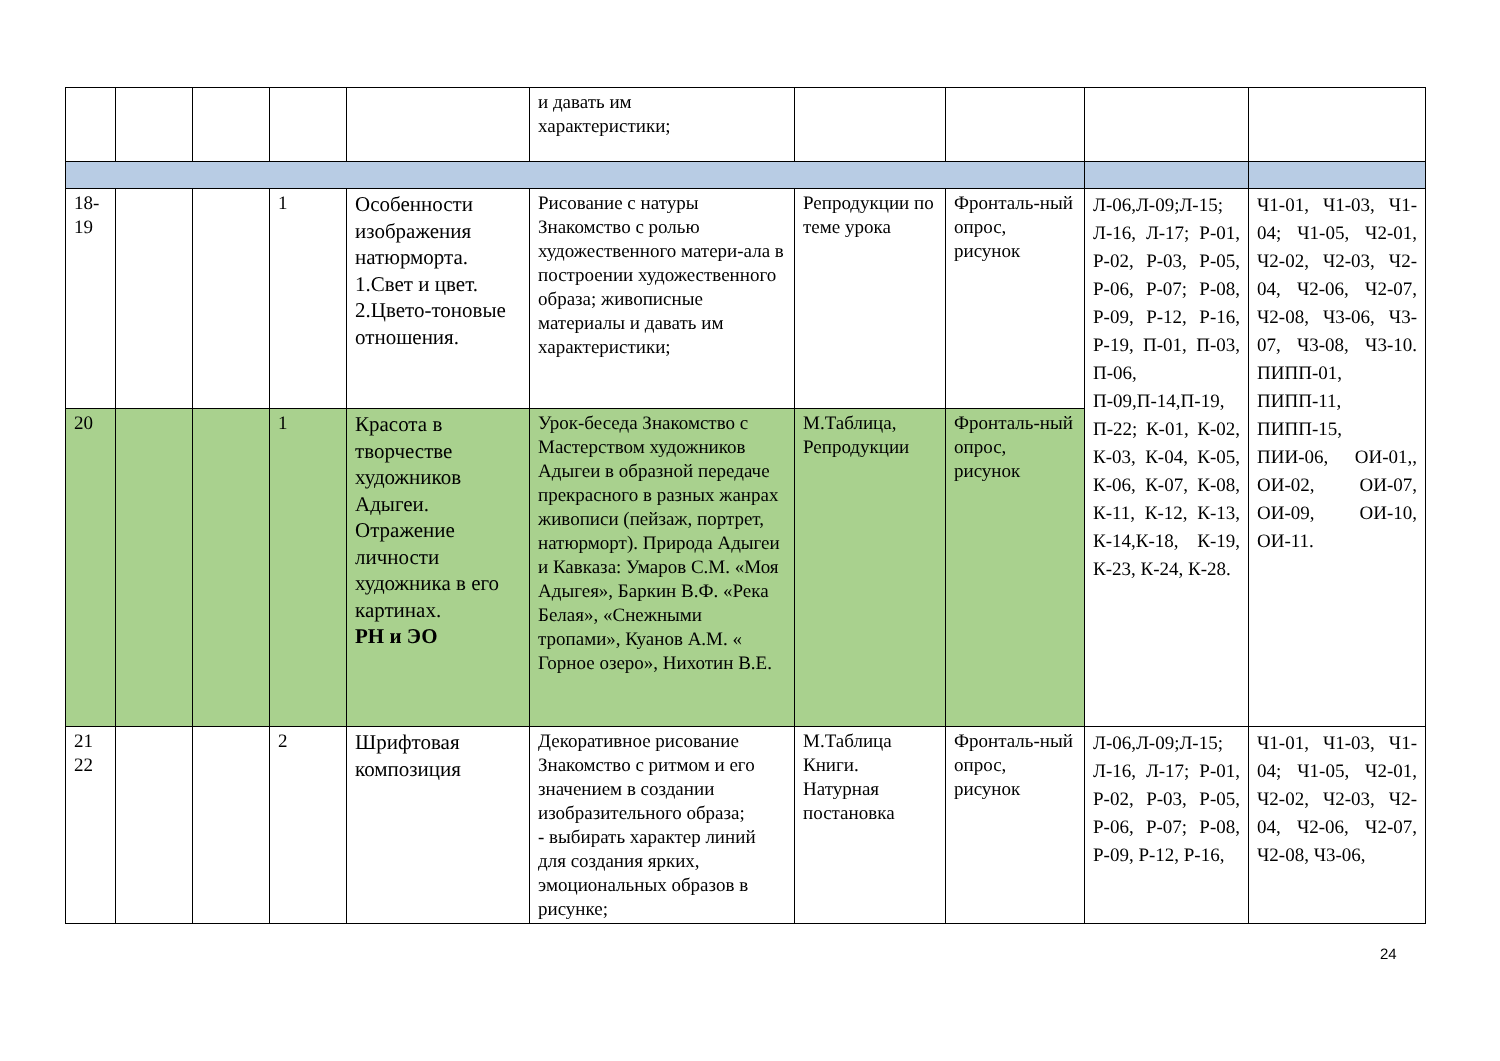| | | | | | и давать им характеристики; | | | | |
| 18- 19 | | | 1 | Особенности изображения натюрморта. 1.Свет и цвет. 2.Цвето-тоновые отношения. | Рисование с натуры Знакомство с ролью художественного матери-ала в построении художественного образа; живописные материалы и давать им характеристики; | Репродукции по теме урока | Фронталь-ный опрос, рисунок | Л-06,Л-09;Л-15; Л-16, Л-17; Р-01, Р-02, Р-03, Р-05, Р-06, Р-07; Р-08, Р-09, Р-12, Р-16, Р-19, П-01, П-03, П-06, П-09,П-14,П-19, П-22; К-01, К-02, К-03, К-04, К-05, К-06, К-07, К-08, К-11, К-12, К-13, К-14,К-18, К-19, К-23, К-24, К-28. | Ч1-01, Ч1-03, Ч1-04; Ч1-05, Ч2-01, Ч2-02, Ч2-03, Ч2-04, Ч2-06, Ч2-07, Ч2-08, Ч3-06, Ч3-07, Ч3-08, Ч3-10. ПИПП-01, ПИПП-11, ПИПП-15, ПИИ-06, ОИ-01,, ОИ-02, ОИ-07, ОИ-09, ОИ-10, ОИ-11. |
| 20 | | | 1 | Красота в творчестве художников Адыгеи. Отражение личности художника в его картинах. РН и ЭО | Урок-беседа Знакомство с Мастерством художников Адыгеи в образной передаче прекрасного в разных жанрах живописи (пейзаж, портрет, натюрморт). Природа Адыгеи и Кавказа: Умаров С.М. «Моя Адыгея», Баркин В.Ф. «Река Белая», «Снежными тропами», Куанов А.М. « Горное озеро», Нихотин В.Е. | М.Таблица, Репродукции | Фронталь-ный опрос, рисунок | | |
| 21 22 | | | 2 | Шрифтовая композиция | Декоративное рисование Знакомство с ритмом и его значением в создании изобразительного образа; - выбирать характер линий для создания ярких, эмоциональных образов в рисунке; | М.Таблица Книги. Натурная постановка | Фронталь-ный опрос, рисунок | Л-06,Л-09;Л-15; Л-16, Л-17; Р-01, Р-02, Р-03, Р-05, Р-06, Р-07; Р-08, Р-09, Р-12, Р-16, | Ч1-01, Ч1-03, Ч1-04; Ч1-05, Ч2-01, Ч2-02, Ч2-03, Ч2-04, Ч2-06, Ч2-07, Ч2-08, Ч3-06, |
24